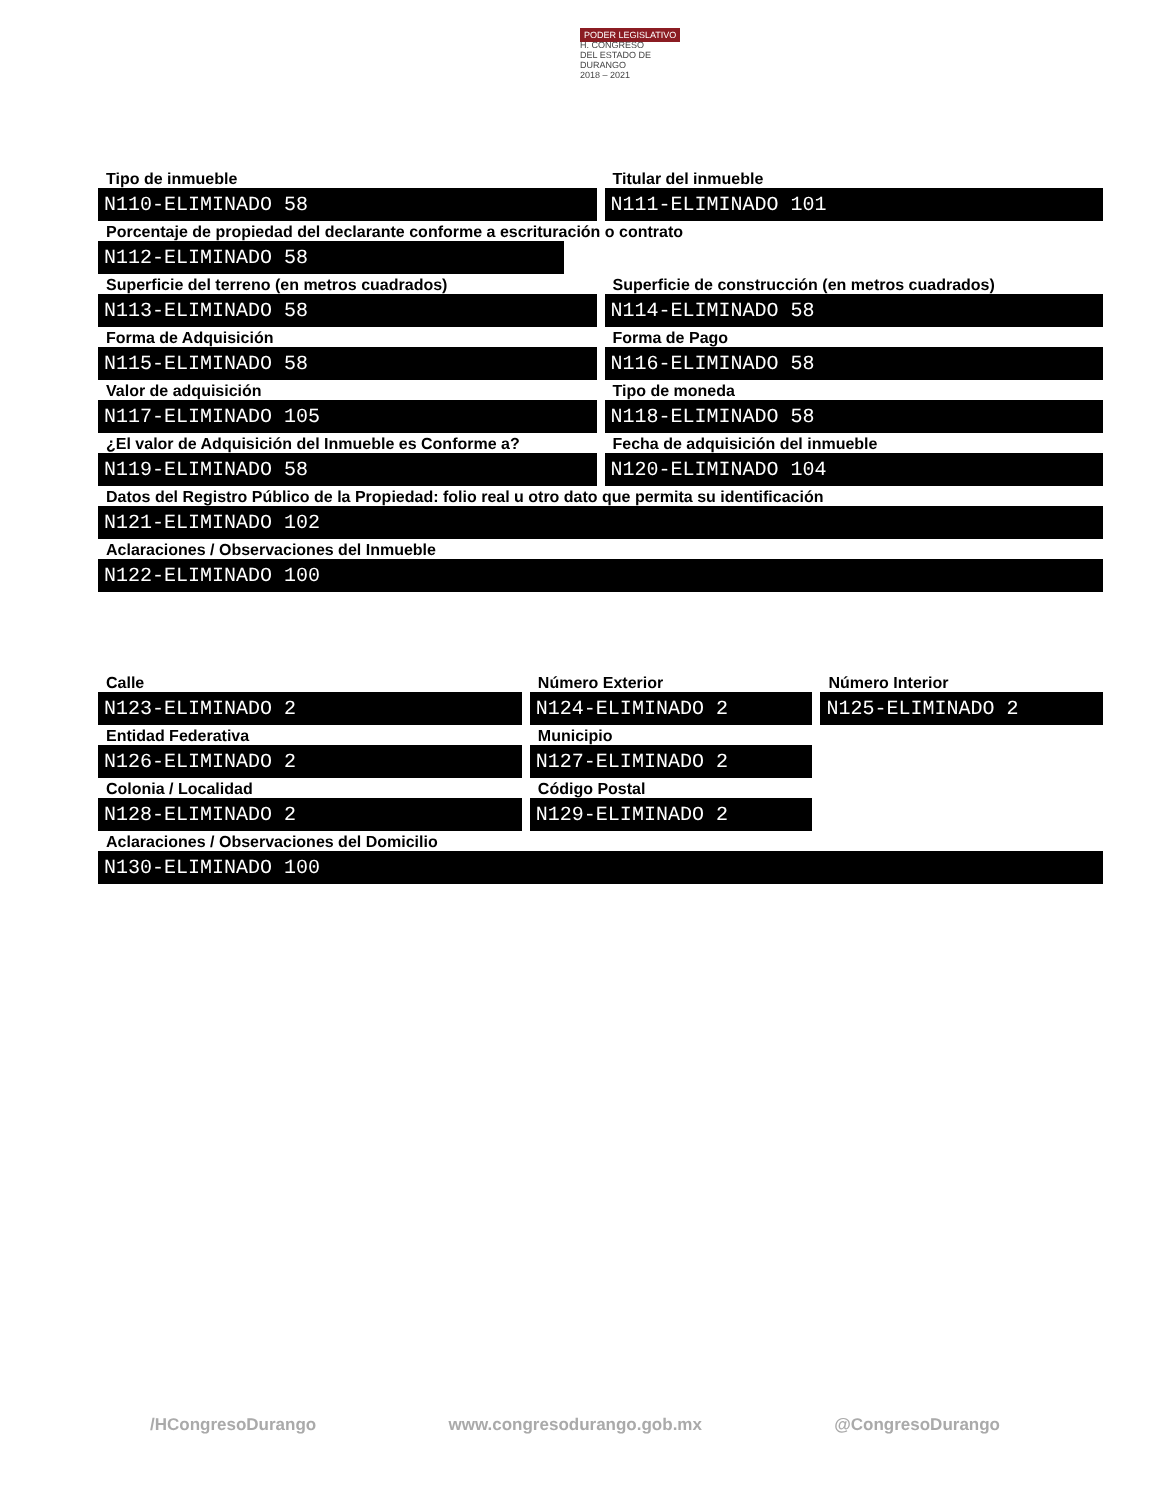PODER LEGISLATIVO
H. CONGRESO
DEL ESTADO DE DURANGO
2018 – 2021
Tipo de inmueble
N110-ELIMINADO 58
Titular del inmueble
N111-ELIMINADO 101
Porcentaje de propiedad del declarante conforme a escrituración o contrato
N112-ELIMINADO 58
Superficie del terreno (en metros cuadrados)
N113-ELIMINADO 58
Superficie de construcción (en metros cuadrados)
N114-ELIMINADO 58
Forma de Adquisición
N115-ELIMINADO 58
Forma de Pago
N116-ELIMINADO 58
Valor de adquisición
N117-ELIMINADO 105
Tipo de moneda
N118-ELIMINADO 58
¿El valor de Adquisición del Inmueble es Conforme a?
N119-ELIMINADO 58
Fecha de adquisición del inmueble
N120-ELIMINADO 104
Datos del Registro Público de la Propiedad: folio real u otro dato que permita su identificación
N121-ELIMINADO 102
Aclaraciones / Observaciones del Inmueble
N122-ELIMINADO 100
Calle
N123-ELIMINADO 2
Número Exterior
N124-ELIMINADO 2
Número Interior
N125-ELIMINADO 2
Entidad Federativa
N126-ELIMINADO 2
Municipio
N127-ELIMINADO 2
Colonia / Localidad
N128-ELIMINADO 2
Código Postal
N129-ELIMINADO 2
Aclaraciones / Observaciones del Domicilio
N130-ELIMINADO 100
/HCongresoDurango www.congresodurango.gob.mx @CongresoDurango